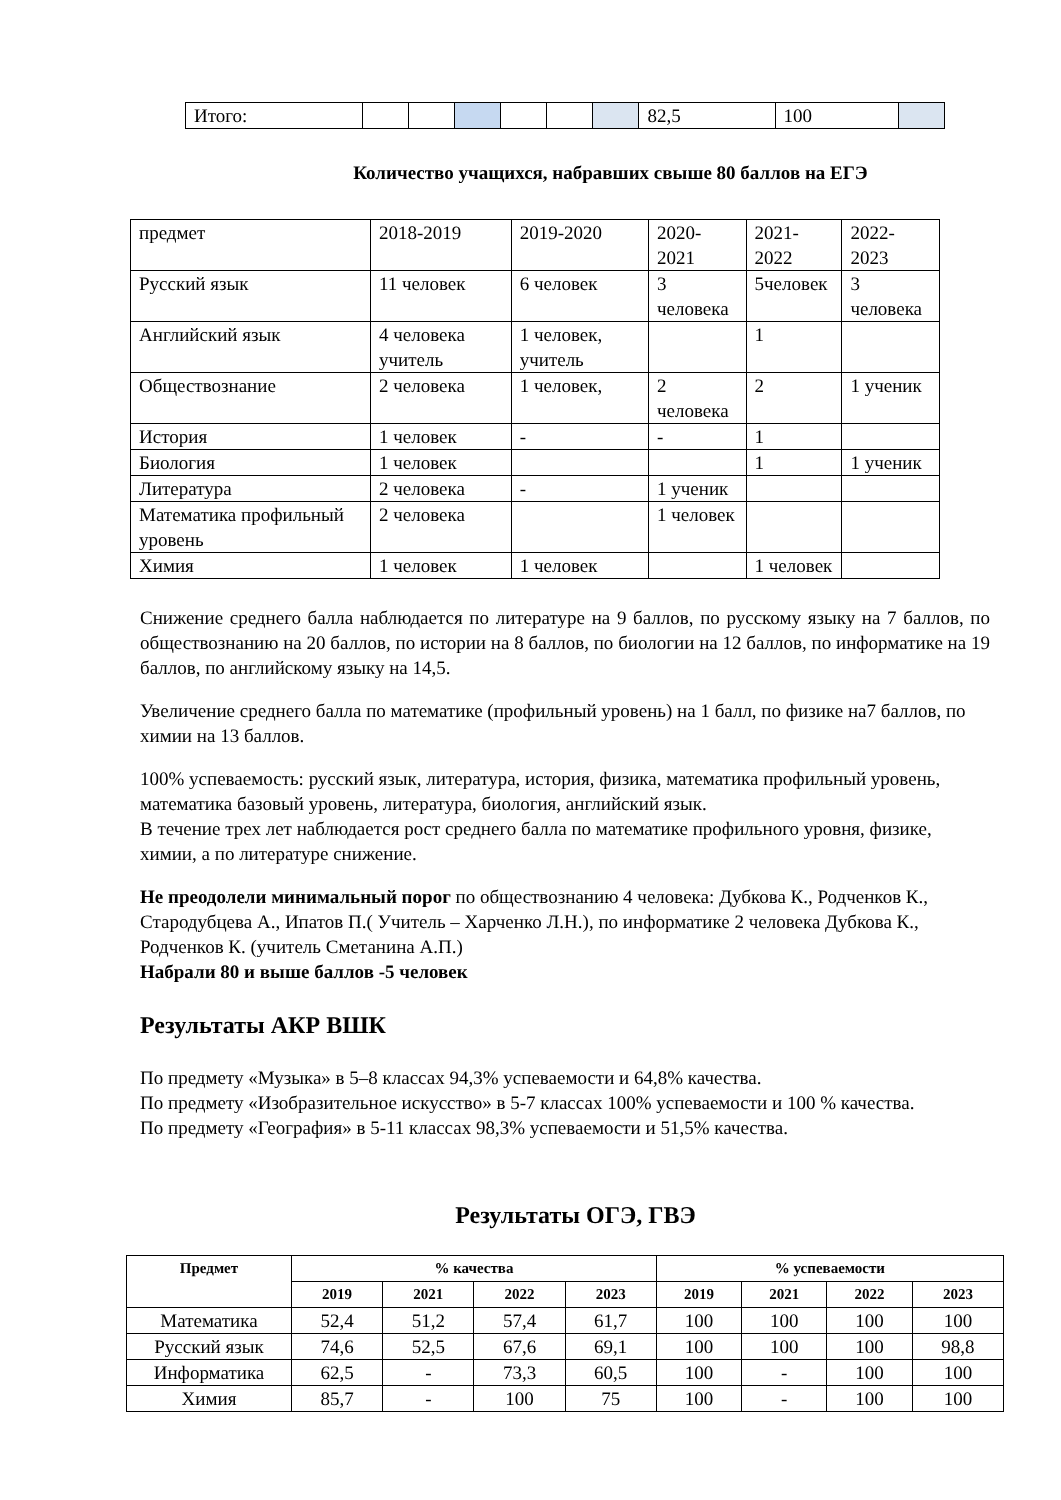| Итого: | | | | | | | 82,5 | 100 | |
Количество учащихся, набравших свыше 80 баллов на ЕГЭ
| предмет | 2018-2019 | 2019-2020 | 2020-2021 | 2021-2022 | 2022-2023 |
| Русский язык | 11 человек | 6 человек | 3 человека | 5человек | 3 человека |
| Английский язык | 4 человека учитель | 1 человек, учитель | | 1 | |
| Обществознание | 2 человека | 1 человек, | 2 человека | 2 | 1 ученик |
| История | 1 человек | - | - | 1 | |
| Биология | 1 человек | | | 1 | 1 ученик |
| Литература | 2 человека | - | 1 ученик | | |
| Математика профильный уровень | 2 человека | | 1 человек | | |
| Химия | 1 человек | 1 человек | | 1 человек | |
Снижение среднего балла наблюдается по литературе на 9 баллов, по русскому языку на 7 баллов, по обществознанию на 20 баллов, по истории на 8 баллов, по биологии на 12 баллов, по информатике на 19 баллов, по английскому языку на 14,5.
Увеличение среднего балла по математике (профильный уровень) на 1 балл, по физике на7 баллов, по химии на 13 баллов.
100% успеваемость: русский язык, литература, история, физика, математика профильный уровень, математика базовый уровень, литература, биология, английский язык.
В течение трех лет наблюдается рост среднего балла по математике профильного уровня, физике, химии, а по литературе снижение.
Не преодолели минимальный порог по обществознанию 4 человека: Дубкова К., Родченков К., Стародубцева А., Ипатов П.( Учитель – Харченко Л.Н.), по информатике 2 человека Дубкова К., Родченков К. (учитель Сметанина А.П.)
Набрали 80 и выше баллов -5 человек
Результаты АКР ВШК
По предмету «Музыка» в 5–8 классах 94,3% успеваемости и 64,8% качества.
По предмету «Изобразительное искусство» в 5-7 классах 100% успеваемости и 100 % качества.
По предмету «География» в 5-11 классах 98,3% успеваемости и 51,5% качества.
Результаты ОГЭ, ГВЭ
| Предмет | % качества | | | | % успеваемости | | | |
| --- | --- | --- | --- | --- | --- | --- | --- | --- |
| | 2019 | 2021 | 2022 | 2023 | 2019 | 2021 | 2022 | 2023 |
| Математика | 52,4 | 51,2 | 57,4 | 61,7 | 100 | 100 | 100 | 100 |
| Русский язык | 74,6 | 52,5 | 67,6 | 69,1 | 100 | 100 | 100 | 98,8 |
| Информатика | 62,5 | - | 73,3 | 60,5 | 100 | - | 100 | 100 |
| Химия | 85,7 | - | 100 | 75 | 100 | - | 100 | 100 |